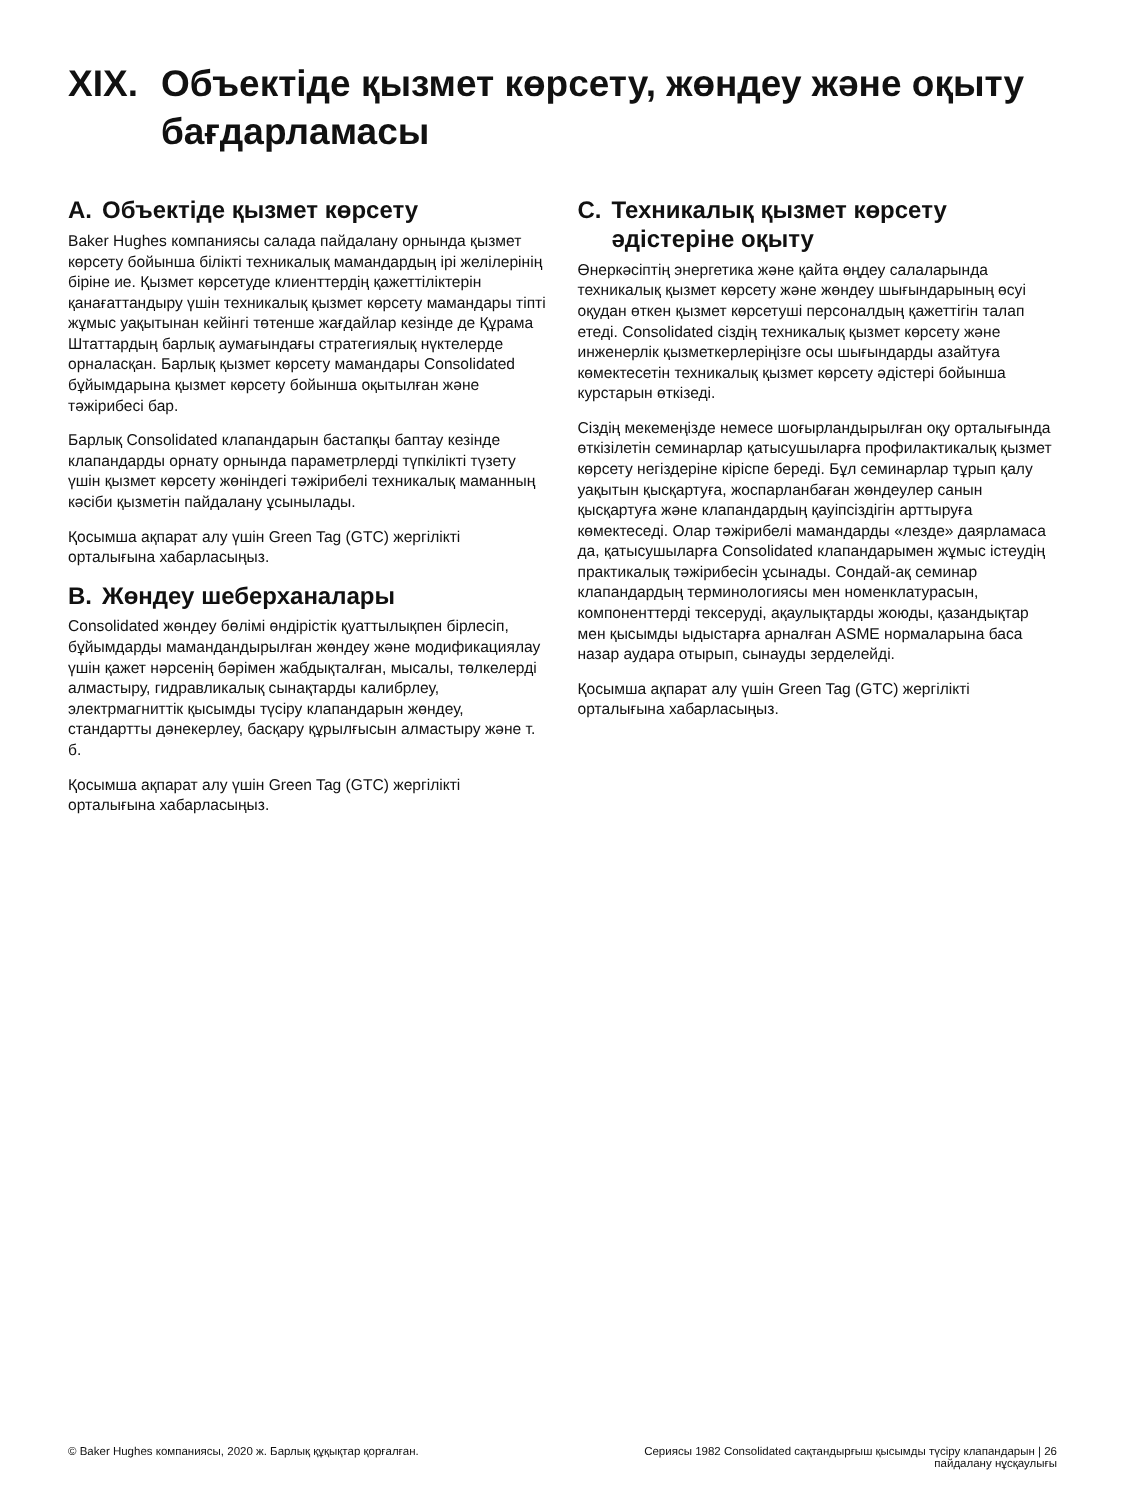XIX. Объектіде қызмет көрсету, жөндеу және оқыту бағдарламасы
A. Объектіде қызмет көрсету
Baker Hughes компаниясы салада пайдалану орнында қызмет көрсету бойынша білікті техникалық мамандардың ірі желілерінің біріне ие. Қызмет көрсетуде клиенттердің қажеттіліктерін қанағаттандыру үшін техникалық қызмет көрсету мамандары тіпті жұмыс уақытынан кейінгі төтенше жағдайлар кезінде де Құрама Штаттардың барлық аумағындағы стратегиялық нүктелерде орналасқан. Барлық қызмет көрсету мамандары Consolidated бұйымдарына қызмет көрсету бойынша оқытылған және тәжірибесі бар.
Барлық Consolidated клапандарын бастапқы баптау кезінде клапандарды орнату орнында параметрлерді түпкілікті түзету үшін қызмет көрсету жөніндегі тәжірибелі техникалық маманның кәсіби қызметін пайдалану ұсынылады.
Қосымша ақпарат алу үшін Green Tag (GTC) жергілікті орталығына хабарласыңыз.
B. Жөндеу шеберханалары
Consolidated жөндеу бөлімі өндірістік қуаттылықпен бірлесіп, бұйымдарды мамандандырылған жөндеу және модификациялау үшін қажет нәрсенің бәрімен жабдықталған, мысалы, төлкелерді алмастыру, гидравликалық сынақтарды калибрлеу, электрмагниттік қысымды түсіру клапандарын жөндеу, стандартты дәнекерлеу, басқару құрылғысын алмастыру және т. б.
Қосымша ақпарат алу үшін Green Tag (GTC) жергілікті орталығына хабарласыңыз.
C. Техникалық қызмет көрсету әдістеріне оқыту
Өнеркәсіптің энергетика және қайта өңдеу салаларында техникалық қызмет көрсету және жөндеу шығындарының өсуі оқудан өткен қызмет көрсетуші персоналдың қажеттігін талап етеді. Consolidated сіздің техникалық қызмет көрсету және инженерлік қызметкерлеріңізге осы шығындарды азайтуға көмектесетін техникалық қызмет көрсету әдістері бойынша курстарын өткізеді.
Сіздің мекемеңізде немесе шоғырландырылған оқу орталығында өткізілетін семинарлар қатысушыларға профилактикалық қызмет көрсету негіздеріне кіріспе береді. Бұл семинарлар тұрып қалу уақытын қысқартуға, жоспарланбаған жөндеулер санын қысқартуға және клапандардың қауіпсіздігін арттыруға көмектеседі. Олар тәжірибелі мамандарды «лезде» даярламаса да, қатысушыларға Consolidated клапандарымен жұмыс істеудің практикалық тәжірибесін ұсынады. Сондай-ақ семинар клапандардың терминологиясы мен номенклатурасын, компоненттерді тексеруді, ақаулықтарды жоюды, қазандықтар мен қысымды ыдыстарға арналған ASME нормаларына баса назар аудара отырып, сынауды зерделейді.
Қосымша ақпарат алу үшін Green Tag (GTC) жергілікті орталығына хабарласыңыз.
© Baker Hughes компаниясы, 2020 ж. Барлық құқықтар қорғалған.
Сериясы 1982 Consolidated сақтандырғыш қысымды түсіру клапандарын | 26
пайдалану нұсқаулығы